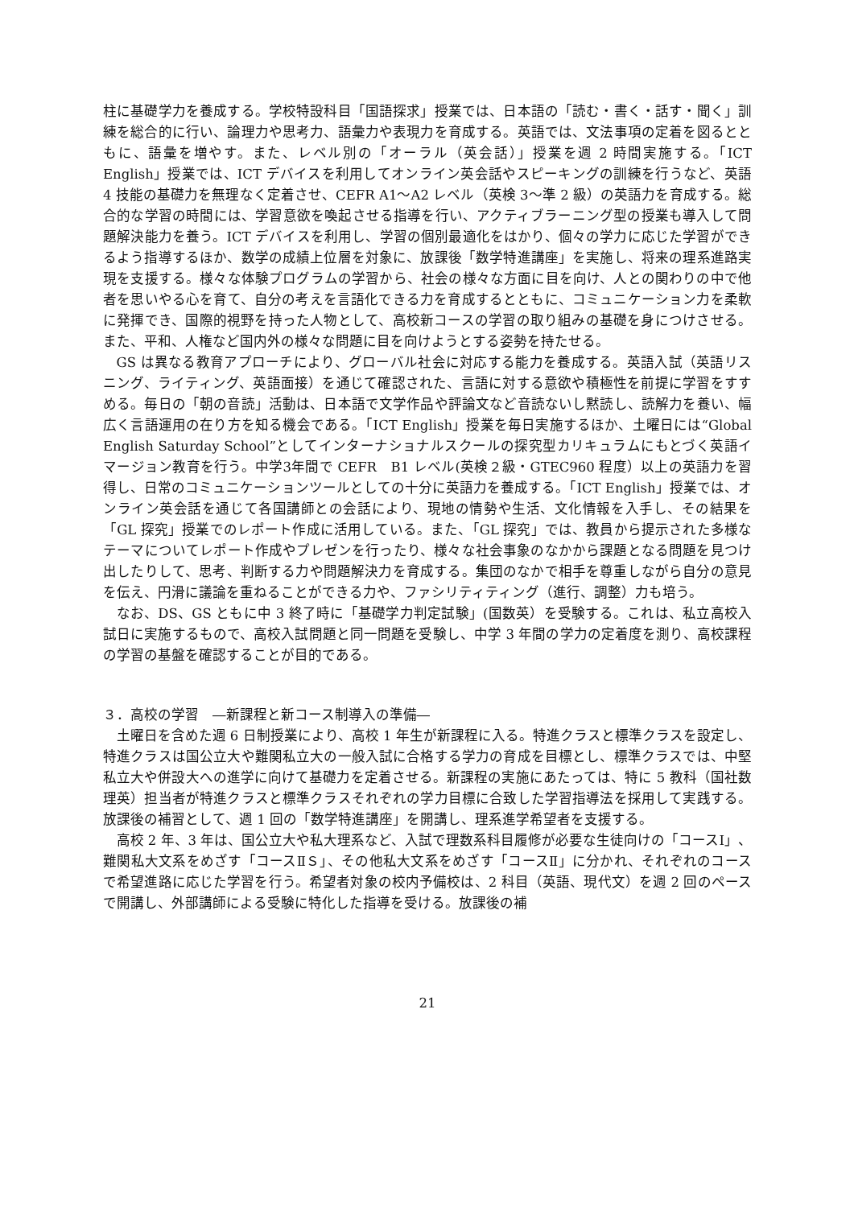柱に基礎学力を養成する。学校特設科目「国語探求」授業では、日本語の「読む・書く・話す・聞く」訓練を総合的に行い、論理力や思考力、語彙力や表現力を育成する。英語では、文法事項の定着を図るとともに、語彙を増やす。また、レベル別の「オーラル（英会話）」授業を週 2 時間実施する。「ICT English」授業では、ICT デバイスを利用してオンライン英会話やスピーキングの訓練を行うなど、英語 4 技能の基礎力を無理なく定着させ、CEFR A1～A2 レベル（英検 3～準 2 級）の英語力を育成する。総合的な学習の時間には、学習意欲を喚起させる指導を行い、アクティブラーニング型の授業も導入して問題解決能力を養う。ICT デバイスを利用し、学習の個別最適化をはかり、個々の学力に応じた学習ができるよう指導するほか、数学の成績上位層を対象に、放課後「数学特進講座」を実施し、将来の理系進路実現を支援する。様々な体験プログラムの学習から、社会の様々な方面に目を向け、人との関わりの中で他者を思いやる心を育て、自分の考えを言語化できる力を育成するとともに、コミュニケーション力を柔軟に発揮でき、国際的視野を持った人物として、高校新コースの学習の取り組みの基礎を身につけさせる。また、平和、人権など国内外の様々な問題に目を向けようとする姿勢を持たせる。
GS は異なる教育アプローチにより、グローバル社会に対応する能力を養成する。英語入試（英語リスニング、ライティング、英語面接）を通じて確認された、言語に対する意欲や積極性を前提に学習をすすめる。毎日の「朝の音読」活動は、日本語で文学作品や評論文など音読ないし黙読し、読解力を養い、幅広く言語運用の在り方を知る機会である。「ICT English」授業を毎日実施するほか、土曜日には“Global English Saturday School”としてインターナショナルスクールの探究型カリキュラムにもとづく英語イマージョン教育を行う。中学3年間で CEFR　B1 レベル(英検２級・GTEC960 程度）以上の英語力を習得し、日常のコミュニケーションツールとしての十分に英語力を養成する。「ICT English」授業では、オンライン英会話を通じて各国講師との会話により、現地の情勢や生活、文化情報を入手し、その結果を「GL 探究」授業でのレポート作成に活用している。また、「GL 探究」では、教員から提示された多様なテーマについてレポート作成やプレゼンを行ったり、様々な社会事象のなかから課題となる問題を見つけ出したりして、思考、判断する力や問題解決力を育成する。集団のなかで相手を尊重しながら自分の意見を伝え、円滑に議論を重ねることができる力や、ファシリティティング（進行、調整）力も培う。
なお、DS、GS ともに中 3 終了時に「基礎学力判定試験」(国数英）を受験する。これは、私立高校入試日に実施するもので、高校入試問題と同一問題を受験し、中学 3 年間の学力の定着度を測り、高校課程の学習の基盤を確認することが目的である。
３．高校の学習　―新課程と新コース制導入の準備―
土曜日を含めた週 6 日制授業により、高校 1 年生が新課程に入る。特進クラスと標準クラスを設定し、特進クラスは国公立大や難関私立大の一般入試に合格する学力の育成を目標とし、標準クラスでは、中堅私立大や併設大への進学に向けて基礎力を定着させる。新課程の実施にあたっては、特に 5 教科（国社数理英）担当者が特進クラスと標準クラスそれぞれの学力目標に合致した学習指導法を採用して実践する。放課後の補習として、週 1 回の「数学特進講座」を開講し、理系進学希望者を支援する。
高校 2 年、3 年は、国公立大や私大理系など、入試で理数系科目履修が必要な生徒向けの「コースⅠ」、難関私大文系をめざす「コースⅡＳ」、その他私大文系をめざす「コースⅡ」に分かれ、それぞれのコースで希望進路に応じた学習を行う。希望者対象の校内予備校は、2 科目（英語、現代文）を週 2 回のペースで開講し、外部講師による受験に特化した指導を受ける。放課後の補
21